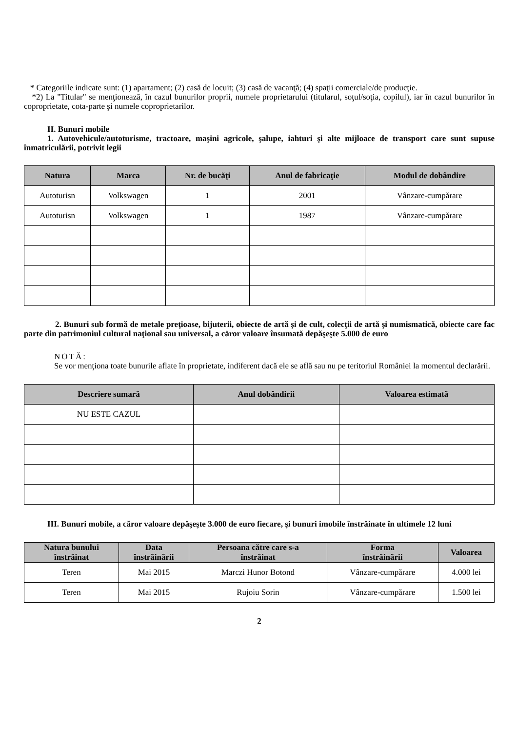* Categoriile indicate sunt: (1) apartament; (2) casă de locuit; (3) casă de vacanţă; (4) spaţii comerciale/de producţie.
*2) La "Titular" se menţionează, în cazul bunurilor proprii, numele proprietarului (titularul, soţul/soţia, copilul), iar în cazul bunurilor în coproprietate, cota-parte şi numele coproprietarilor.
II. Bunuri mobile
1. Autovehicule/autoturisme, tractoare, maşini agricole, şalupe, iahturi şi alte mijloace de transport care sunt supuse înmatriculării, potrivit legii
| Natura | Marca | Nr. de bucăţi | Anul de fabricaţie | Modul de dobândire |
| --- | --- | --- | --- | --- |
| Autoturisn | Volkswagen | 1 | 2001 | Vânzare-cumpărare |
| Autoturisn | Volkswagen | 1 | 1987 | Vânzare-cumpărare |
2. Bunuri sub formă de metale preţioase, bijuterii, obiecte de artă şi de cult, colecţii de artă şi numismatică, obiecte care fac parte din patrimoniul cultural naţional sau universal, a căror valoare însumată depăşeşte 5.000 de euro
NOTĂ:
Se vor menţiona toate bunurile aflate în proprietate, indiferent dacă ele se află sau nu pe teritoriul României la momentul declarării.
| Descriere sumară | Anul dobândirii | Valoarea estimată |
| --- | --- | --- |
| NU ESTE CAZUL | | |
III. Bunuri mobile, a căror valoare depăşeşte 3.000 de euro fiecare, şi bunuri imobile înstrăinate în ultimele 12 luni
| Natura bunului înstrăinat | Data înstrăinării | Persoana către care s-a înstrăinat | Forma înstrăinării | Valoarea |
| --- | --- | --- | --- | --- |
| Teren | Mai 2015 | Marczi Hunor Botond | Vânzare-cumpărare | 4.000 lei |
| Teren | Mai 2015 | Rujoiu Sorin | Vânzare-cumpărare | 1.500 lei |
2